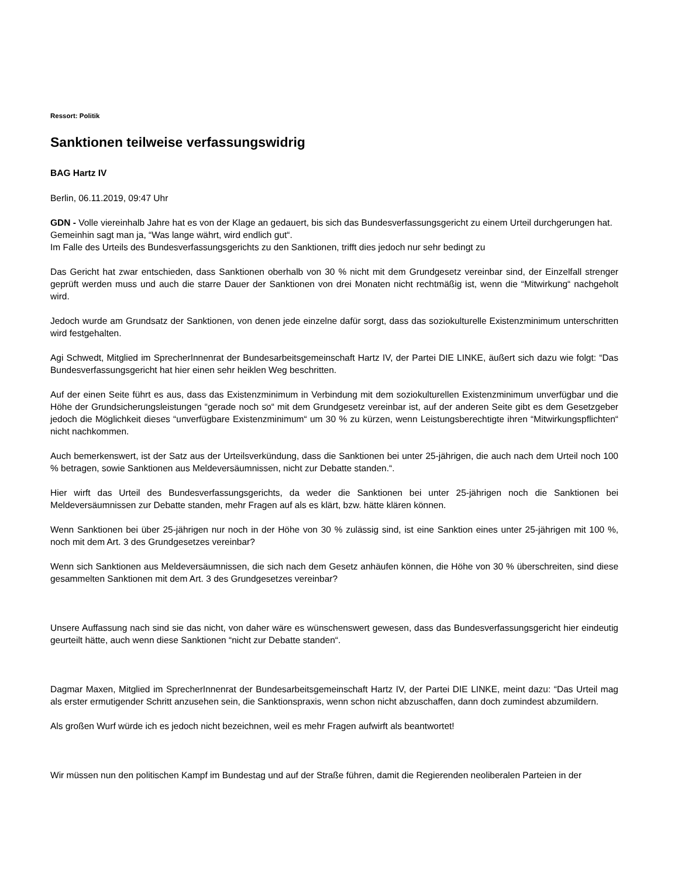Ressort: Politik
Sanktionen teilweise verfassungswidrig
BAG Hartz IV
Berlin, 06.11.2019, 09:47 Uhr
GDN - Volle viereinhalb Jahre hat es von der Klage an gedauert, bis sich das Bundesverfassungsgericht zu einem Urteil durchgerungen hat.
Gemeinhin sagt man ja, “Was lange währt, wird endlich gut“.
Im Falle des Urteils des Bundesverfassungsgerichts zu den Sanktionen, trifft dies jedoch nur sehr bedingt zu
Das Gericht hat zwar entschieden, dass Sanktionen oberhalb von 30 % nicht mit dem Grundgesetz vereinbar sind, der Einzelfall strenger geprüft werden muss und auch die starre Dauer der Sanktionen von drei Monaten nicht rechtmäßig ist, wenn die “Mitwirkung“ nachgeholt wird.
Jedoch wurde am Grundsatz der Sanktionen, von denen jede einzelne dafür sorgt, dass das soziokulturelle Existenzminimum unterschritten wird festgehalten.
Agi Schwedt, Mitglied im SprecherInnenrat der Bundesarbeitsgemeinschaft Hartz IV, der Partei DIE LINKE, äußert sich dazu wie folgt: “Das Bundesverfassungsgericht hat hier einen sehr heiklen Weg beschritten.
Auf der einen Seite führt es aus, dass das Existenzminimum in Verbindung mit dem soziokulturellen Existenzminimum unverfügbar und die Höhe der Grundsicherungsleistungen “gerade noch so“ mit dem Grundgesetz vereinbar ist, auf der anderen Seite gibt es dem Gesetzgeber jedoch die Möglichkeit dieses “unverfügbare Existenzminimum“ um 30 % zu kürzen, wenn Leistungsberechtigte ihren “Mitwirkungspflichten“ nicht nachkommen.
Auch bemerkenswert, ist der Satz aus der Urteilsverkündung, dass die Sanktionen bei unter 25-jährigen, die auch nach dem Urteil noch 100 % betragen, sowie Sanktionen aus Meldeversäumnissen, nicht zur Debatte standen.“.
Hier wirft das Urteil des Bundesverfassungsgerichts, da weder die Sanktionen bei unter 25-jährigen noch die Sanktionen bei Meldeversäumnissen zur Debatte standen, mehr Fragen auf als es klärt, bzw. hätte klären können.
Wenn Sanktionen bei über 25-jährigen nur noch in der Höhe von 30 % zulässig sind, ist eine Sanktion eines unter 25-jährigen mit 100 %, noch mit dem Art. 3 des Grundgesetzes vereinbar?
Wenn sich Sanktionen aus Meldeversäumnissen, die sich nach dem Gesetz anhäufen können, die Höhe von 30 % überschreiten, sind diese gesammelten Sanktionen mit dem Art. 3 des Grundgesetzes vereinbar?
Unsere Auffassung nach sind sie das nicht, von daher wäre es wünschenswert gewesen, dass das Bundesverfassungsgericht hier eindeutig geurteilt hätte, auch wenn diese Sanktionen “nicht zur Debatte standen“.
Dagmar Maxen, Mitglied im SprecherInnenrat der Bundesarbeitsgemeinschaft Hartz IV, der Partei DIE LINKE, meint dazu: “Das Urteil mag als erster ermutigender Schritt anzusehen sein, die Sanktionspraxis, wenn schon nicht abzuschaffen, dann doch zumindest abzumildern.
Als großen Wurf würde ich es jedoch nicht bezeichnen, weil es mehr Fragen aufwirft als beantwortet!
Wir müssen nun den politischen Kampf im Bundestag und auf der Straße führen, damit die Regierenden neoliberalen Parteien in der